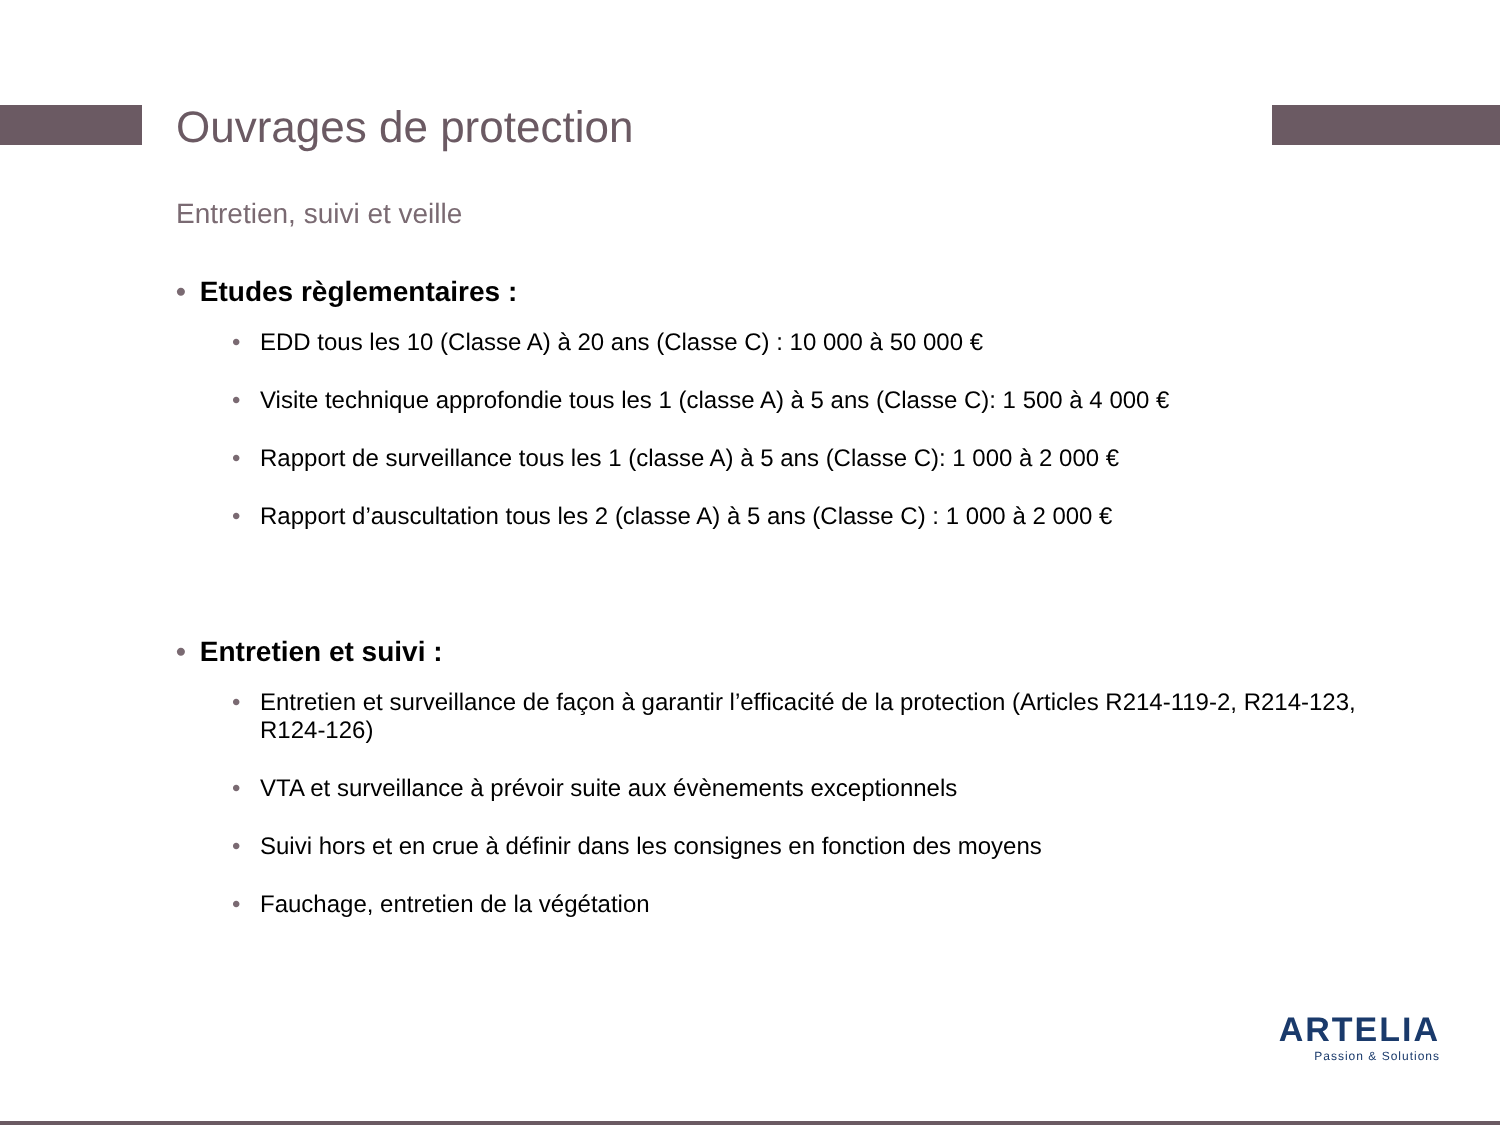Ouvrages de protection
Entretien, suivi et veille
• Etudes règlementaires :
• EDD tous les 10 (Classe A) à 20 ans (Classe C) : 10 000 à 50 000 €
• Visite technique approfondie tous les 1 (classe A) à 5 ans (Classe C): 1 500 à 4 000 €
• Rapport de surveillance tous les 1 (classe A) à 5 ans (Classe C): 1 000 à 2 000 €
• Rapport d’auscultation tous les 2 (classe A) à 5 ans (Classe C) : 1 000 à 2 000 €
• Entretien et suivi :
• Entretien et surveillance de façon à garantir l’efficacité de la protection (Articles R214-119-2, R214-123, R124-126)
• VTA et surveillance à prévoir suite aux évènements exceptionnels
• Suivi hors et en crue à définir dans les consignes en fonction des moyens
• Fauchage, entretien de la végétation
ARTELIA
Passion & Solutions